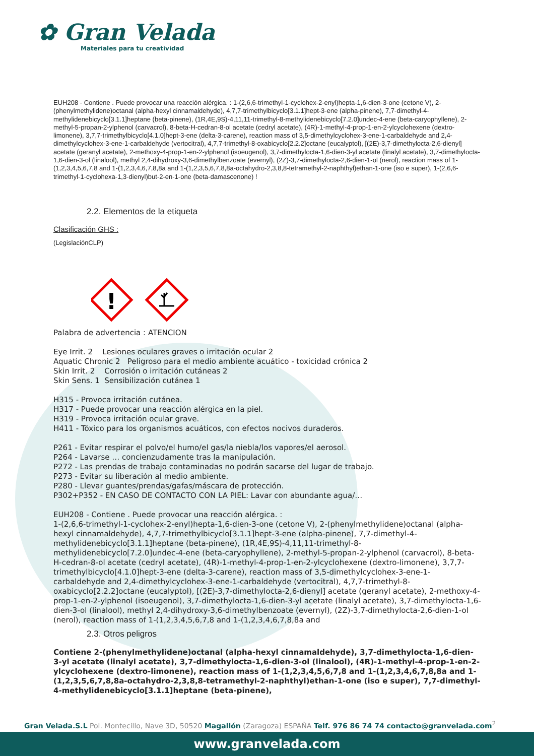✿ Gran Velada
Materiales para tu creatividad
EUH208 - Contiene . Puede provocar una reacción alérgica. : 1-(2,6,6-trimethyl-1-cyclohex-2-enyl)hepta-1,6-dien-3-one (cetone V), 2-(phenylmethylidene)octanal (alpha-hexyl cinnamaldehyde), 4,7,7-trimethylbicyclo[3.1.1]hept-3-ene (alpha-pinene), 7,7-dimethyl-4-methylidenebicyclo[3.1.1]heptane (beta-pinene), (1R,4E,9S)-4,11,11-trimethyl-8-methylidenebicyclo[7.2.0]undec-4-ene (beta-caryophyllene), 2-methyl-5-propan-2-ylphenol (carvacrol), 8-beta-H-cedran-8-ol acetate (cedryl acetate), (4R)-1-methyl-4-prop-1-en-2-ylcyclohexene (dextro-limonene), 3,7,7-trimethylbicyclo[4.1.0]hept-3-ene (delta-3-carene), reaction mass of 3,5-dimethylcyclohex-3-ene-1-carbaldehyde and 2,4-dimethylcyclohex-3-ene-1-carbaldehyde (vertocitral), 4,7,7-trimethyl-8-oxabicyclo[2.2.2]octane (eucalyptol), [(2E)-3,7-dimethylocta-2,6-dienyl] acetate (geranyl acetate), 2-methoxy-4-prop-1-en-2-ylphenol (isoeugenol), 3,7-dimethylocta-1,6-dien-3-yl acetate (linalyl acetate), 3,7-dimethylocta-1,6-dien-3-ol (linalool), methyl 2,4-dihydroxy-3,6-dimethylbenzoate (evernyl), (2Z)-3,7-dimethylocta-2,6-dien-1-ol (nerol), reaction mass of 1-(1,2,3,4,5,6,7,8 and 1-(1,2,3,4,6,7,8,8a and 1-(1,2,3,5,6,7,8,8a-octahydro-2,3,8,8-tetramethyl-2-naphthyl)ethan-1-one (iso e super), 1-(2,6,6-trimethyl-1-cyclohexa-1,3-dienyl)but-2-en-1-one (beta-damascenone) !
2.2. Elementos de la etiqueta
Clasificación GHS :
(LegislaciónCLP)
!
Palabra de advertencia : ATENCION
Eye Irrit. 2 Lesiones oculares graves o irritación ocular 2
Aquatic Chronic 2 Peligroso para el medio ambiente acuático - toxicidad crónica 2
Skin Irrit. 2 Corrosión o irritación cutáneas 2
Skin Sens. 1 Sensibilización cutánea 1
H315 - Provoca irritación cutánea.
H317 - Puede provocar una reacción alérgica en la piel.
H319 - Provoca irritación ocular grave.
H411 - Tóxico para los organismos acuáticos, con efectos nocivos duraderos.
P261 - Evitar respirar el polvo/el humo/el gas/la niebla/los vapores/el aerosol.
P264 - Lavarse … concienzudamente tras la manipulación.
P272 - Las prendas de trabajo contaminadas no podrán sacarse del lugar de trabajo.
P273 - Evitar su liberación al medio ambiente.
P280 - Llevar guantes/prendas/gafas/máscara de protección.
P302+P352 - EN CASO DE CONTACTO CON LA PIEL: Lavar con abundante agua/…
EUH208 - Contiene . Puede provocar una reacción alérgica. :
1-(2,6,6-trimethyl-1-cyclohex-2-enyl)hepta-1,6-dien-3-one (cetone V), 2-(phenylmethylidene)octanal (alpha-hexyl cinnamaldehyde), 4,7,7-trimethylbicyclo[3.1.1]hept-3-ene (alpha-pinene), 7,7-dimethyl-4-methylidenebicyclo[3.1.1]heptane (beta-pinene), (1R,4E,9S)-4,11,11-trimethyl-8-methylidenebicyclo[7.2.0]undec-4-ene (beta-caryophyllene), 2-methyl-5-propan-2-ylphenol (carvacrol), 8-beta-H-cedran-8-ol acetate (cedryl acetate), (4R)-1-methyl-4-prop-1-en-2-ylcyclohexene (dextro-limonene), 3,7,7-trimethylbicyclo[4.1.0]hept-3-ene (delta-3-carene), reaction mass of 3,5-dimethylcyclohex-3-ene-1-carbaldehyde and 2,4-dimethylcyclohex-3-ene-1-carbaldehyde (vertocitral), 4,7,7-trimethyl-8-oxabicyclo[2.2.2]octane (eucalyptol), [(2E)-3,7-dimethylocta-2,6-dienyl] acetate (geranyl acetate), 2-methoxy-4-prop-1-en-2-ylphenol (isoeugenol), 3,7-dimethylocta-1,6-dien-3-yl acetate (linalyl acetate), 3,7-dimethylocta-1,6-dien-3-ol (linalool), methyl 2,4-dihydroxy-3,6-dimethylbenzoate (evernyl), (2Z)-3,7-dimethylocta-2,6-dien-1-ol (nerol), reaction mass of 1-(1,2,3,4,5,6,7,8 and 1-(1,2,3,4,6,7,8,8a and
2.3. Otros peligros
Contiene 2-(phenylmethylidene)octanal (alpha-hexyl cinnamaldehyde), 3,7-dimethylocta-1,6-dien-3-yl acetate (linalyl acetate), 3,7-dimethylocta-1,6-dien-3-ol (linalool), (4R)-1-methyl-4-prop-1-en-2-ylcyclohexene (dextro-limonene), reaction mass of 1-(1,2,3,4,5,6,7,8 and 1-(1,2,3,4,6,7,8,8a and 1-(1,2,3,5,6,7,8,8a-octahydro-2,3,8,8-tetramethyl-2-naphthyl)ethan-1-one (iso e super), 7,7-dimethyl-4-methylidenebicyclo[3.1.1]heptane (beta-pinene),
Gran Velada.S.L Pol. Montecillo, Nave 3D, 50520 Magallón (Zaragoza) ESPAÑA Telf. 976 86 74 74 contacto@granvelada.com<sup>2</sup>
www.granvelada.com